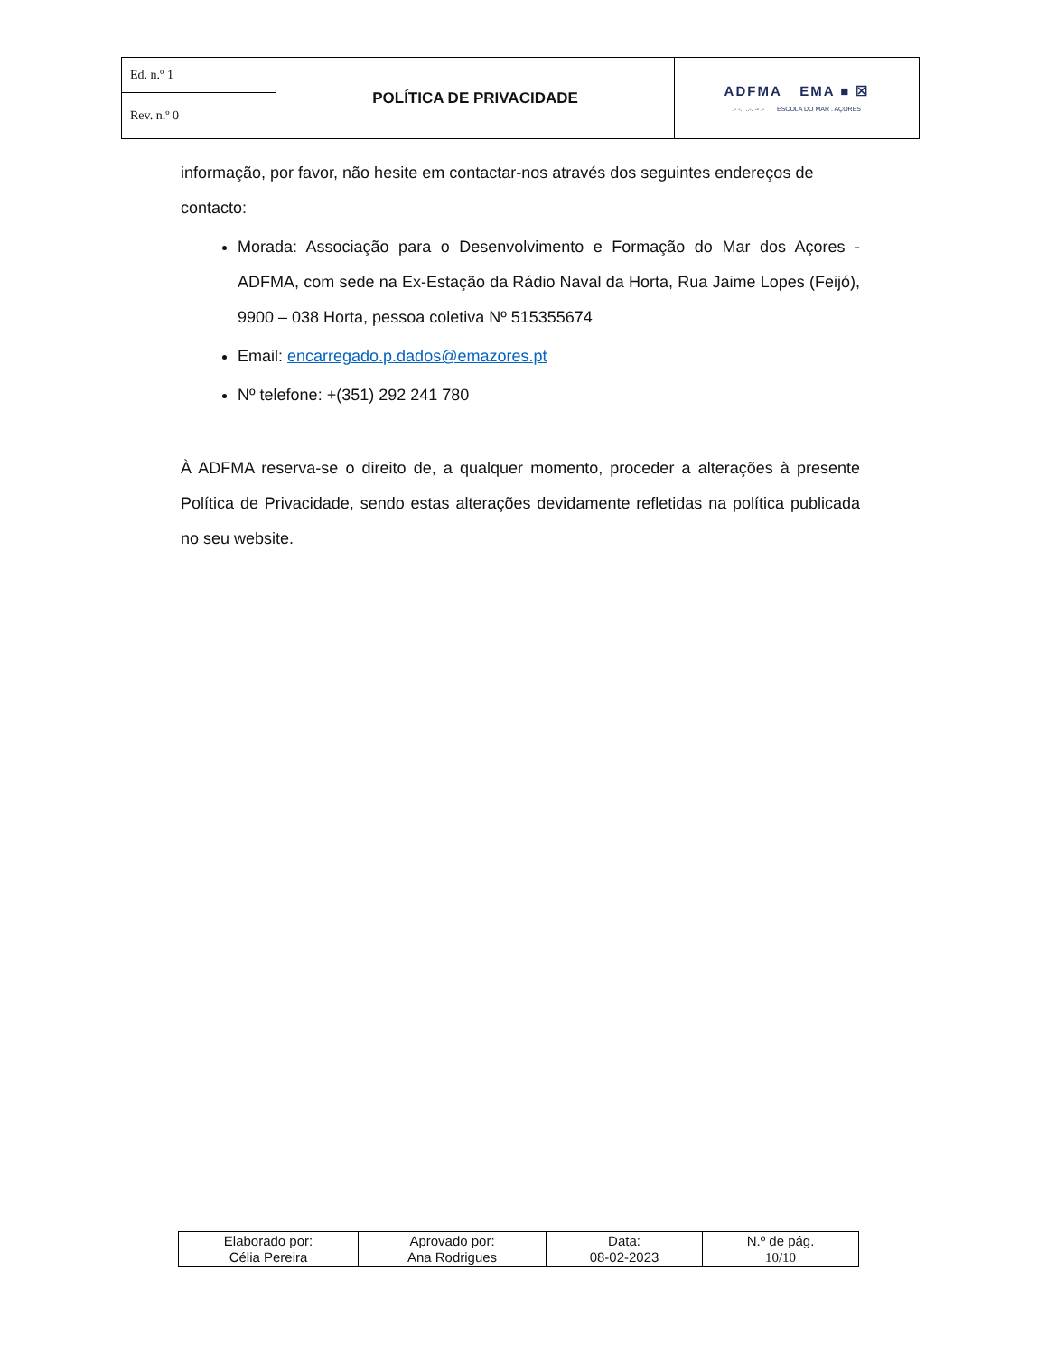| Ed. n.º 1 | POLÍTICA DE PRIVACIDADE | ADFMA EMA ■ ☒ .- -.. ..-. -- .- ESCOLA DO MAR . AÇORES |
| Rev. n.º 0 | | |
informação, por favor, não hesite em contactar-nos através dos seguintes endereços de contacto:
Morada: Associação para o Desenvolvimento e Formação do Mar dos Açores - ADFMA, com sede na Ex-Estação da Rádio Naval da Horta, Rua Jaime Lopes (Feijó), 9900 – 038 Horta, pessoa coletiva Nº 515355674
Email: encarregado.p.dados@emazores.pt
Nº telefone: +(351) 292 241 780
À ADFMA reserva-se o direito de, a qualquer momento, proceder a alterações à presente Política de Privacidade, sendo estas alterações devidamente refletidas na política publicada no seu website.
| Elaborado por: Célia Pereira | Aprovado por: Ana Rodrigues | Data: 08-02-2023 | N.º de pág. 10/10 |